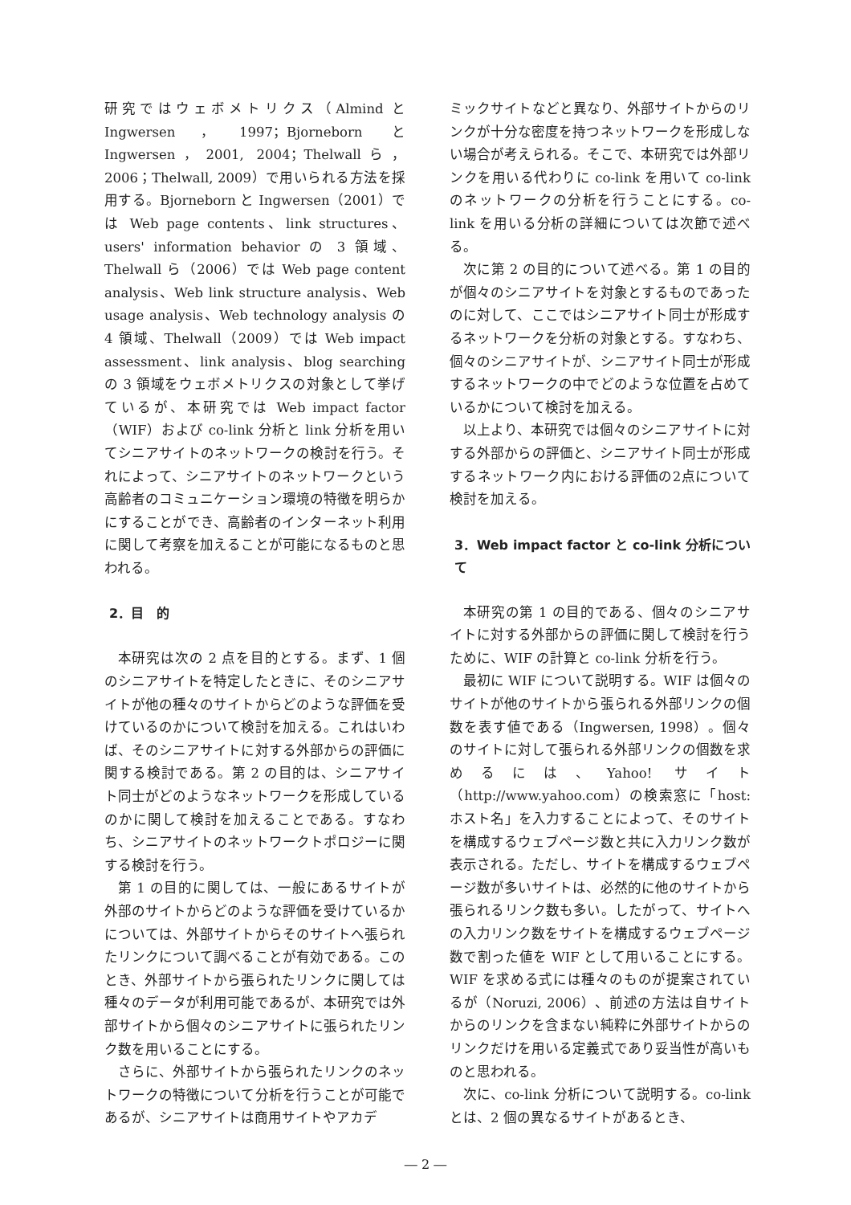研究ではウェボメトリクス（Almind と Ingwersen，1997；Bjorneborn と Ingwersen，2001, 2004；Thelwallら，2006；Thelwall, 2009）で用いられる方法を採用する。Bjorneborn と Ingwersen（2001）では Web page contents、link structures、users' information behavior の 3 領域、Thelwall ら（2006）では Web page content analysis、Web link structure analysis、Web usage analysis、Web technology analysis の 4 領域、Thelwall（2009）では Web impact assessment、link analysis、blog searching の 3 領域をウェボメトリクスの対象として挙げているが、本研究では Web impact factor（WIF）および co-link 分析と link 分析を用いてシニアサイトのネットワークの検討を行う。それによって、シニアサイトのネットワークという高齢者のコミュニケーション環境の特徴を明らかにすることができ、高齢者のインターネット利用に関して考察を加えることが可能になるものと思われる。
2．目　的
本研究は次の 2 点を目的とする。まず、1 個のシニアサイトを特定したときに、そのシニアサイトが他の種々のサイトからどのような評価を受けているのかについて検討を加える。これはいわば、そのシニアサイトに対する外部からの評価に関する検討である。第 2 の目的は、シニアサイト同士がどのようなネットワークを形成しているのかに関して検討を加えることである。すなわち、シニアサイトのネットワークトポロジーに関する検討を行う。
第 1 の目的に関しては、一般にあるサイトが外部のサイトからどのような評価を受けているかについては、外部サイトからそのサイトへ張られたリンクについて調べることが有効である。このとき、外部サイトから張られたリンクに関しては種々のデータが利用可能であるが、本研究では外部サイトから個々のシニアサイトに張られたリンク数を用いることにする。
さらに、外部サイトから張られたリンクのネットワークの特徴について分析を行うことが可能であるが、シニアサイトは商用サイトやアカデ
ミックサイトなどと異なり、外部サイトからのリンクが十分な密度を持つネットワークを形成しない場合が考えられる。そこで、本研究では外部リンクを用いる代わりに co-link を用いて co-link のネットワークの分析を行うことにする。co-link を用いる分析の詳細については次節で述べる。
次に第 2 の目的について述べる。第 1 の目的が個々のシニアサイトを対象とするものであったのに対して、ここではシニアサイト同士が形成するネットワークを分析の対象とする。すなわち、個々のシニアサイトが、シニアサイト同士が形成するネットワークの中でどのような位置を占めているかについて検討を加える。
以上より、本研究では個々のシニアサイトに対する外部からの評価と、シニアサイト同士が形成するネットワーク内における評価の2点について検討を加える。
3．Web impact factor と co-link 分析について
本研究の第 1 の目的である、個々のシニアサイトに対する外部からの評価に関して検討を行うために、WIF の計算と co-link 分析を行う。
最初に WIF について説明する。WIF は個々のサイトが他のサイトから張られる外部リンクの個数を表す値である（Ingwersen, 1998）。個々のサイトに対して張られる外部リンクの個数を求めるには、Yahoo! サイト（http://www.yahoo.com）の検索窓に「host:ホスト名」を入力することによって、そのサイトを構成するウェブページ数と共に入力リンク数が表示される。ただし、サイトを構成するウェブページ数が多いサイトは、必然的に他のサイトから張られるリンク数も多い。したがって、サイトへの入力リンク数をサイトを構成するウェブページ数で割った値を WIF として用いることにする。WIF を求める式には種々のものが提案されているが（Noruzi, 2006）、前述の方法は自サイトからのリンクを含まない純粋に外部サイトからのリンクだけを用いる定義式であり妥当性が高いものと思われる。
次に、co-link 分析について説明する。co-link とは、2 個の異なるサイトがあるとき、
― 2 ―